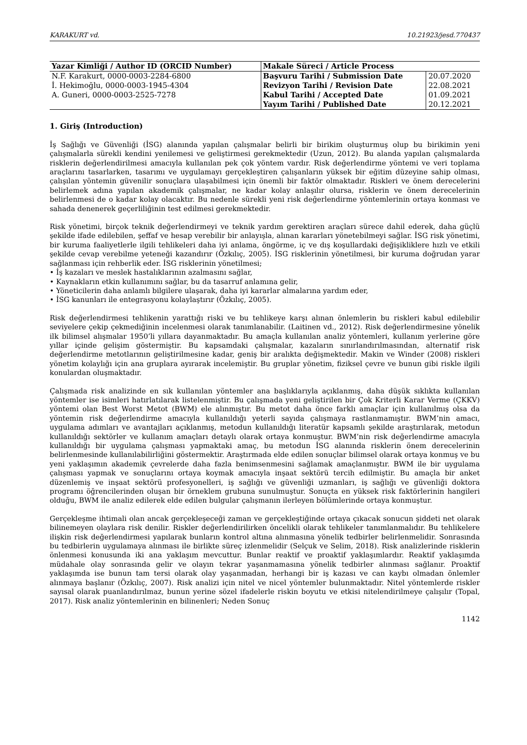KARAKURT vd. 10.21923/jesd.770437
| Yazar Kimliği / Author ID (ORCID Number) | Makale Süreci / Article Process | |
| --- | --- | --- |
| N.F. Karakurt, 0000-0003-2284-6800 | Başvuru Tarihi / Submission Date | 20.07.2020 |
| İ. Hekimoğlu, 0000-0003-1945-4304 | Revizyon Tarihi / Revision Date | 22.08.2021 |
| A. Guneri, 0000-0003-2525-7278 | Kabul Tarihi / Accepted Date | 01.09.2021 |
| | Yayım Tarihi / Published Date | 20.12.2021 |
1. Giriş (Introduction)
İş Sağlığı ve Güvenliği (İSG) alanında yapılan çalışmalar belirli bir birikim oluşturmuş olup bu birikimin yeni çalışmalarla sürekli kendini yenilemesi ve geliştirmesi gerekmektedir (Uzun, 2012). Bu alanda yapılan çalışmalarda risklerin değerlendirilmesi amacıyla kullanılan pek çok yöntem vardır. Risk değerlendirme yöntemi ve veri toplama araçlarını tasarlarken, tasarımı ve uygulamayı gerçekleştiren çalışanların yüksek bir eğitim düzeyine sahip olması, çalışılan yöntemin güvenilir sonuçlara ulaşabilmesi için önemli bir faktör olmaktadır. Riskleri ve önem derecelerini belirlemek adına yapılan akademik çalışmalar, ne kadar kolay anlaşılır olursa, risklerin ve önem derecelerinin belirlenmesi de o kadar kolay olacaktır. Bu nedenle sürekli yeni risk değerlendirme yöntemlerinin ortaya konması ve sahada denenerek geçerliliğinin test edilmesi gerekmektedir.
Risk yönetimi, birçok teknik değerlendirmeyi ve teknik yardım gerektiren araçları sürece dahil ederek, daha güçlü şekilde ifade edilebilen, şeffaf ve hesap verebilir bir anlayışla, alınan kararları yönetebilmeyi sağlar. İSG risk yönetimi, bir kuruma faaliyetlerle ilgili tehlikeleri daha iyi anlama, öngörme, iç ve dış koşullardaki değişikliklere hızlı ve etkili şekilde cevap verebilme yeteneği kazandırır (Özkılıç, 2005). İSG risklerinin yönetilmesi, bir kuruma doğrudan yarar sağlanması için rehberlik eder. İSG risklerinin yönetilmesi;
• İş kazaları ve meslek hastalıklarının azalmasını sağlar,
• Kaynakların etkin kullanımını sağlar, bu da tasarruf anlamına gelir,
• Yöneticilerin daha anlamlı bilgilere ulaşarak, daha iyi kararlar almalarına yardım eder,
• İSG kanunları ile entegrasyonu kolaylaştırır (Özkılıç, 2005).
Risk değerlendirmesi tehlikenin yarattığı riski ve bu tehlikeye karşı alınan önlemlerin bu riskleri kabul edilebilir seviyelere çekip çekmediğinin incelenmesi olarak tanımlanabilir. (Laitinen vd., 2012). Risk değerlendirmesine yönelik ilk bilimsel alışmalar 1950’li yıllara dayanmaktadır. Bu amaçla kullanılan analiz yöntemleri, kullanım yerlerine göre yıllar içinde gelişim göstermiştir. Bu kapsamdaki çalışmalar, kazaların sınırlandırılmasından, alternatif risk değerlendirme metotlarının geliştirilmesine kadar, geniş bir aralıkta değişmektedir. Makin ve Winder (2008) riskleri yönetim kolaylığı için ana gruplara ayırarak incelemiştir. Bu gruplar yönetim, fiziksel çevre ve bunun gibi riskle ilgili konulardan oluşmaktadır.
Çalışmada risk analizinde en sık kullanılan yöntemler ana başlıklarıyla açıklanmış, daha düşük sıklıkta kullanılan yöntemler ise isimleri hatırlatılarak listelenmiştir. Bu çalışmada yeni geliştirilen bir Çok Kriterli Karar Verme (ÇKKV) yöntemi olan Best Worst Metot (BWM) ele alınmıştır. Bu metot daha önce farklı amaçlar için kullanılmış olsa da yöntemin risk değerlendirme amacıyla kullanıldığı yeterli sayıda çalışmaya rastlanmamıştır. BWM’nin amacı, uygulama adımları ve avantajları açıklanmış, metodun kullanıldığı literatür kapsamlı şekilde araştırılarak, metodun kullanıldığı sektörler ve kullanım amaçları detaylı olarak ortaya konmuştur. BWM’nin risk değerlendirme amacıyla kullanıldığı bir uygulama çalışması yapmaktaki amaç, bu metodun İSG alanında risklerin önem derecelerinin belirlenmesinde kullanılabilirliğini göstermektir. Araştırmada elde edilen sonuçlar bilimsel olarak ortaya konmuş ve bu yeni yaklaşımın akademik çevrelerde daha fazla benimsenmesini sağlamak amaçlanmıştır. BWM ile bir uygulama çalışması yapmak ve sonuçlarını ortaya koymak amacıyla inşaat sektörü tercih edilmiştir. Bu amaçla bir anket düzenlemiş ve inşaat sektörü profesyonelleri, iş sağlığı ve güvenliği uzmanları, iş sağlığı ve güvenliği doktora programı öğrencilerinden oluşan bir örneklem grubuna sunulmuştur. Sonuçta en yüksek risk faktörlerinin hangileri olduğu, BWM ile analiz edilerek elde edilen bulgular çalışmanın ilerleyen bölümlerinde ortaya konmuştur.
Gerçekleşme ihtimali olan ancak gerçekleşeceği zaman ve gerçekleştiğinde ortaya çıkacak sonucun şiddeti net olarak bilinemeyen olaylara risk denilir. Riskler değerlendirilirken öncelikli olarak tehlikeler tanımlanmalıdır. Bu tehlikelere ilişkin risk değerlendirmesi yapılarak bunların kontrol altına alınmasına yönelik tedbirler belirlenmelidir. Sonrasında bu tedbirlerin uygulamaya alınması ile birlikte süreç izlenmelidir (Selçuk ve Selim, 2018). Risk analizlerinde risklerin önlenmesi konusunda iki ana yaklaşım mevcuttur. Bunlar reaktif ve proaktif yaklaşımlardır. Reaktif yaklaşımda müdahale olay sonrasında gelir ve olayın tekrar yaşanmamasına yönelik tedbirler alınması sağlanır. Proaktif yaklaşımda ise bunun tam tersi olarak olay yaşanmadan, herhangi bir iş kazası ve can kaybı olmadan önlemler alınmaya başlanır (Özkılıç, 2007). Risk analizi için nitel ve nicel yöntemler bulunmaktadır. Nitel yöntemlerde riskler sayısal olarak puanlandırılmaz, bunun yerine sözel ifadelerle riskin boyutu ve etkisi nitelendirilmeye çalışılır (Topal, 2017). Risk analiz yöntemlerinin en bilinenleri; Neden Sonuç
1142